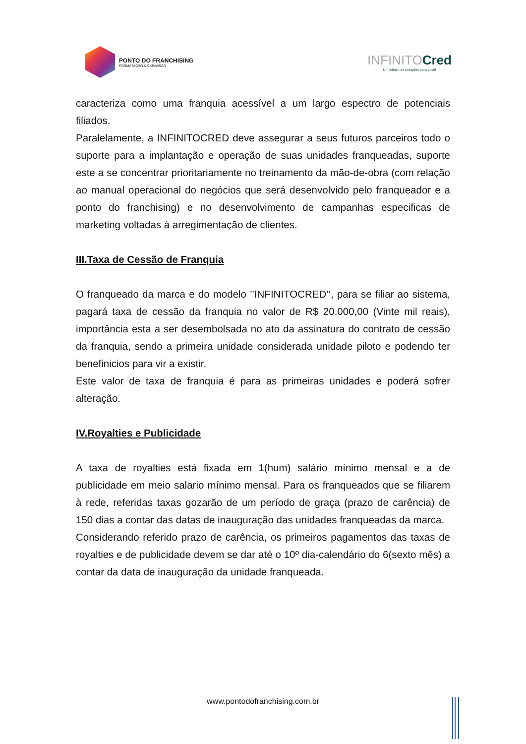PONTO DO FRANCHISING
FORMATAÇÃO & EXPANSÃO
INFINITOCred
Um infinito de soluções para você!
caracteriza como uma franquia acessível a um largo espectro de potenciais filiados.
Paralelamente, a INFINITOCRED deve assegurar a seus futuros parceiros todo o suporte para a implantação e operação de suas unidades franqueadas, suporte este a se concentrar prioritariamente no treinamento da mão-de-obra (com relação ao manual operacional do negócios que será desenvolvido pelo franqueador e a ponto do franchising) e no desenvolvimento de campanhas especificas de marketing voltadas à arregimentação de clientes.
III.Taxa de Cessão de Franquia
O franqueado da marca e do modelo ’’INFINITOCRED’’, para se filiar ao sistema, pagará taxa de cessão da franquia no valor de R$ 20.000,00 (Vinte mil reais), importância esta a ser desembolsada no ato da assinatura do contrato de cessão da franquia, sendo a primeira unidade considerada unidade piloto e podendo ter benefinicios para vir a existir.
Este valor de taxa de franquia é para as primeiras unidades e poderá sofrer alteração.
IV.Royalties e Publicidade
A taxa de royalties está fixada em 1(hum) salário mínimo mensal e a de publicidade em meio salario mínimo mensal. Para os franqueados que se filiarem à rede, referidas taxas gozarão de um período de graça (prazo de carência) de 150 dias a contar das datas de inauguração das unidades franqueadas da marca.
Considerando referido prazo de carência, os primeiros pagamentos das taxas de royalties e de publicidade devem se dar até o 10º dia-calendário do 6(sexto mês) a contar da data de inauguração da unidade franqueada.
www.pontodofranchising.com.br